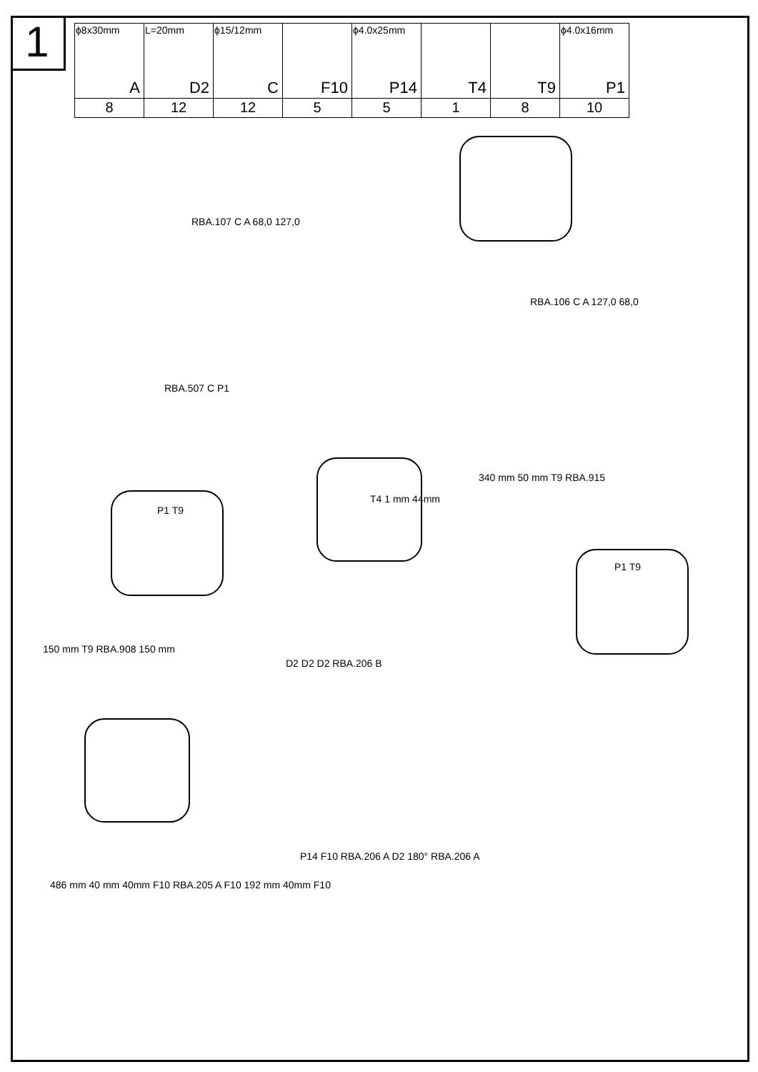1
| ϕ8x30mm A | L=20mm D2 | ϕ15/12mm C | F10 | ϕ4.0x25mm P14 | T4 | T9 | ϕ4.0x16mm P1 |
| 8 | 12 | 12 | 5 | 5 | 1 | 8 | 10 |
RBA.107 C A 68,0 127,0
RBA.106 C A 127,0 68,0
RBA.507 C P1
T4 1 mm 44mm
340 mm 50 mm T9 RBA.915
P1 T9
P1 T9
150 mm T9 RBA.908 150 mm
D2 D2 D2 RBA.206 B
486 mm 40 mm 40mm F10 RBA.205 A F10 192 mm 40mm F10
P14 F10 RBA.206 A D2 180° RBA.206 A